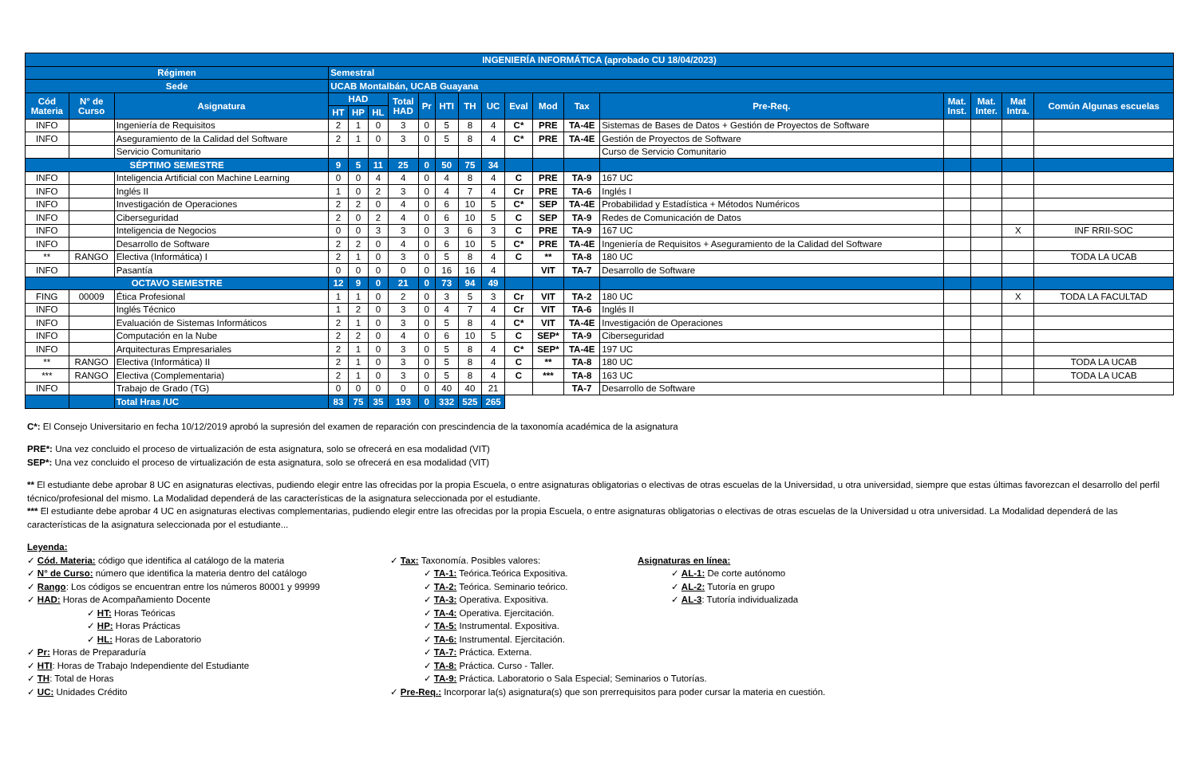| INGENIERÍA INFORMÁTICA (aprobado CU 18/04/2023) | | | | | | | | | | | | | | | | | | |
| --- | --- | --- | --- | --- | --- | --- | --- | --- | --- | --- | --- | --- | --- | --- | --- | --- | --- | --- |
| Régimen | | | Semestral | | | | | | | | | | | | | | | |
| Sede | | | UCAB Montalbán, UCAB Guayana | | | | | | | | | | | | | | | |
| Cód Materia | N° de Curso | Asignatura | HAD | | | Total HAD | Pr | HTI | TH | UC | Eval | Mod | Tax | Pre-Req. | Mat. Inst. | Mat. Inter. | Mat Intra. | Común Algunas escuelas |
| | | | HT | HP | HL | | | | | | | | | | | | | |
| INFO | | Ingeniería de Requisitos | 2 | 1 | 0 | 3 | 0 | 5 | 8 | 4 | C* | PRE | TA-4E | Sistemas de Bases de Datos + Gestión de Proyectos de Software | | | | |
| INFO | | Aseguramiento de la Calidad del Software | 2 | 1 | 0 | 3 | 0 | 5 | 8 | 4 | C* | PRE | TA-4E | Gestión de Proyectos de Software | | | | |
| | | Servicio Comunitario | | | | | | | | | | | | Curso de Servicio Comunitario | | | | |
| SÉPTIMO SEMESTRE | | | 9 | 5 | 11 | 25 | 0 | 50 | 75 | 34 | | | | | | | | |
| INFO | | Inteligencia Artificial con Machine Learning | 0 | 0 | 4 | 4 | 0 | 4 | 8 | 4 | C | PRE | TA-9 | 167 UC | | | | |
| INFO | | Inglés II | 1 | 0 | 2 | 3 | 0 | 4 | 7 | 4 | Cr | PRE | TA-6 | Inglés I | | | | |
| INFO | | Investigación de Operaciones | 2 | 2 | 0 | 4 | 0 | 6 | 10 | 5 | C* | SEP | TA-4E | Probabilidad y Estadística + Métodos Numéricos | | | | |
| INFO | | Ciberseguridad | 2 | 0 | 2 | 4 | 0 | 6 | 10 | 5 | C | SEP | TA-9 | Redes de Comunicación de Datos | | | | |
| INFO | | Inteligencia de Negocios | 0 | 0 | 3 | 3 | 0 | 3 | 6 | 3 | C | PRE | TA-9 | 167 UC | | | X | INF RRII-SOC |
| INFO | | Desarrollo de Software | 2 | 2 | 0 | 4 | 0 | 6 | 10 | 5 | C* | PRE | TA-4E | Ingeniería de Requisitos + Aseguramiento de la Calidad del Software | | | | |
| ** | RANGO | Electiva (Informática) I | 2 | 1 | 0 | 3 | 0 | 5 | 8 | 4 | C | ** | TA-8 | 180 UC | | | | TODA LA UCAB |
| INFO | | Pasantía | 0 | 0 | 0 | 0 | 0 | 16 | 16 | 4 | | VIT | TA-7 | Desarrollo de Software | | | | |
| OCTAVO SEMESTRE | | | 12 | 9 | 0 | 21 | 0 | 73 | 94 | 49 | | | | | | | | |
| FING | 00009 | Ética Profesional | 1 | 1 | 0 | 2 | 0 | 3 | 5 | 3 | Cr | VIT | TA-2 | 180 UC | | | X | TODA LA FACULTAD |
| INFO | | Inglés Técnico | 1 | 2 | 0 | 3 | 0 | 4 | 7 | 4 | Cr | VIT | TA-6 | Inglés II | | | | |
| INFO | | Evaluación de Sistemas Informáticos | 2 | 1 | 0 | 3 | 0 | 5 | 8 | 4 | C* | VIT | TA-4E | Investigación de Operaciones | | | | |
| INFO | | Computación en la Nube | 2 | 2 | 0 | 4 | 0 | 6 | 10 | 5 | C | SEP* | TA-9 | Ciberseguridad | | | | |
| INFO | | Arquitecturas Empresariales | 2 | 1 | 0 | 3 | 0 | 5 | 8 | 4 | C* | SEP* | TA-4E | 197 UC | | | | |
| ** | RANGO | Electiva (Informática) II | 2 | 1 | 0 | 3 | 0 | 5 | 8 | 4 | C | ** | TA-8 | 180 UC | | | | TODA LA UCAB |
| *** | RANGO | Electiva (Complementaria) | 2 | 1 | 0 | 3 | 0 | 5 | 8 | 4 | C | *** | TA-8 | 163 UC | | | | TODA LA UCAB |
| INFO | | Trabajo de Grado (TG) | 0 | 0 | 0 | 0 | 0 | 40 | 40 | 21 | | | TA-7 | Desarrollo de Software | | | | |
| | | Total Hras /UC | 83 | 75 | 35 | 193 | 0 | 332 | 525 | 265 | | | | | | | | |
C*: El Consejo Universitario en fecha 10/12/2019 aprobó la supresión del examen de reparación con prescindencia de la taxonomía académica de la asignatura
PRE*: Una vez concluido el proceso de virtualización de esta asignatura, solo se ofrecerá en esa modalidad (VIT)
SEP*: Una vez concluido el proceso de virtualización de esta asignatura, solo se ofrecerá en esa modalidad (VIT)
** El estudiante debe aprobar 8 UC en asignaturas electivas, pudiendo elegir entre las ofrecidas por la propia Escuela, o entre asignaturas obligatorias o electivas de otras escuelas de la Universidad, u otra universidad, siempre que estas últimas favorezcan el desarrollo del perfil técnico/profesional del mismo. La Modalidad dependerá de las características de la asignatura seleccionada por el estudiante.
*** El estudiante debe aprobar 4 UC en asignaturas electivas complementarias, pudiendo elegir entre las ofrecidas por la propia Escuela, o entre asignaturas obligatorias o electivas de otras escuelas de la Universidad u otra universidad. La Modalidad dependerá de las características de la asignatura seleccionada por el estudiante...
Leyenda:
✓ Cód. Materia: código que identifica al catálogo de la materia
✓ N° de Curso: número que identifica la materia dentro del catálogo
✓ Rango: Los códigos se encuentran entre los números 80001 y 99999
✓ HAD: Horas de Acompañamiento Docente
✓ HT: Horas Teóricas
✓ HP: Horas Prácticas
✓ HL: Horas de Laboratorio
✓ Pr: Horas de Preparaduría
✓ HTI: Horas de Trabajo Independiente del Estudiante
✓ TH: Total de Horas
✓ UC: Unidades Crédito
✓ Tax: Taxonomía. Posibles valores:
✓ TA-1: Teórica.Teórica Expositiva.
✓ TA-2: Teórica. Seminario teórico.
✓ TA-3: Operativa. Expositiva.
✓ TA-4: Operativa. Ejercitación.
✓ TA-5: Instrumental. Expositiva.
✓ TA-6: Instrumental. Ejercitación.
✓ TA-7: Práctica. Externa.
✓ TA-8: Práctica. Curso - Taller.
✓ TA-9: Práctica. Laboratorio o Sala Especial; Seminarios o Tutorías.
✓ Pre-Req.: Incorporar la(s) asignatura(s) que son prerrequisitos para poder cursar la materia en cuestión.
Asignaturas en línea:
✓ AL-1: De corte autónomo
✓ AL-2: Tutoría en grupo
✓ AL-3: Tutoría individualizada